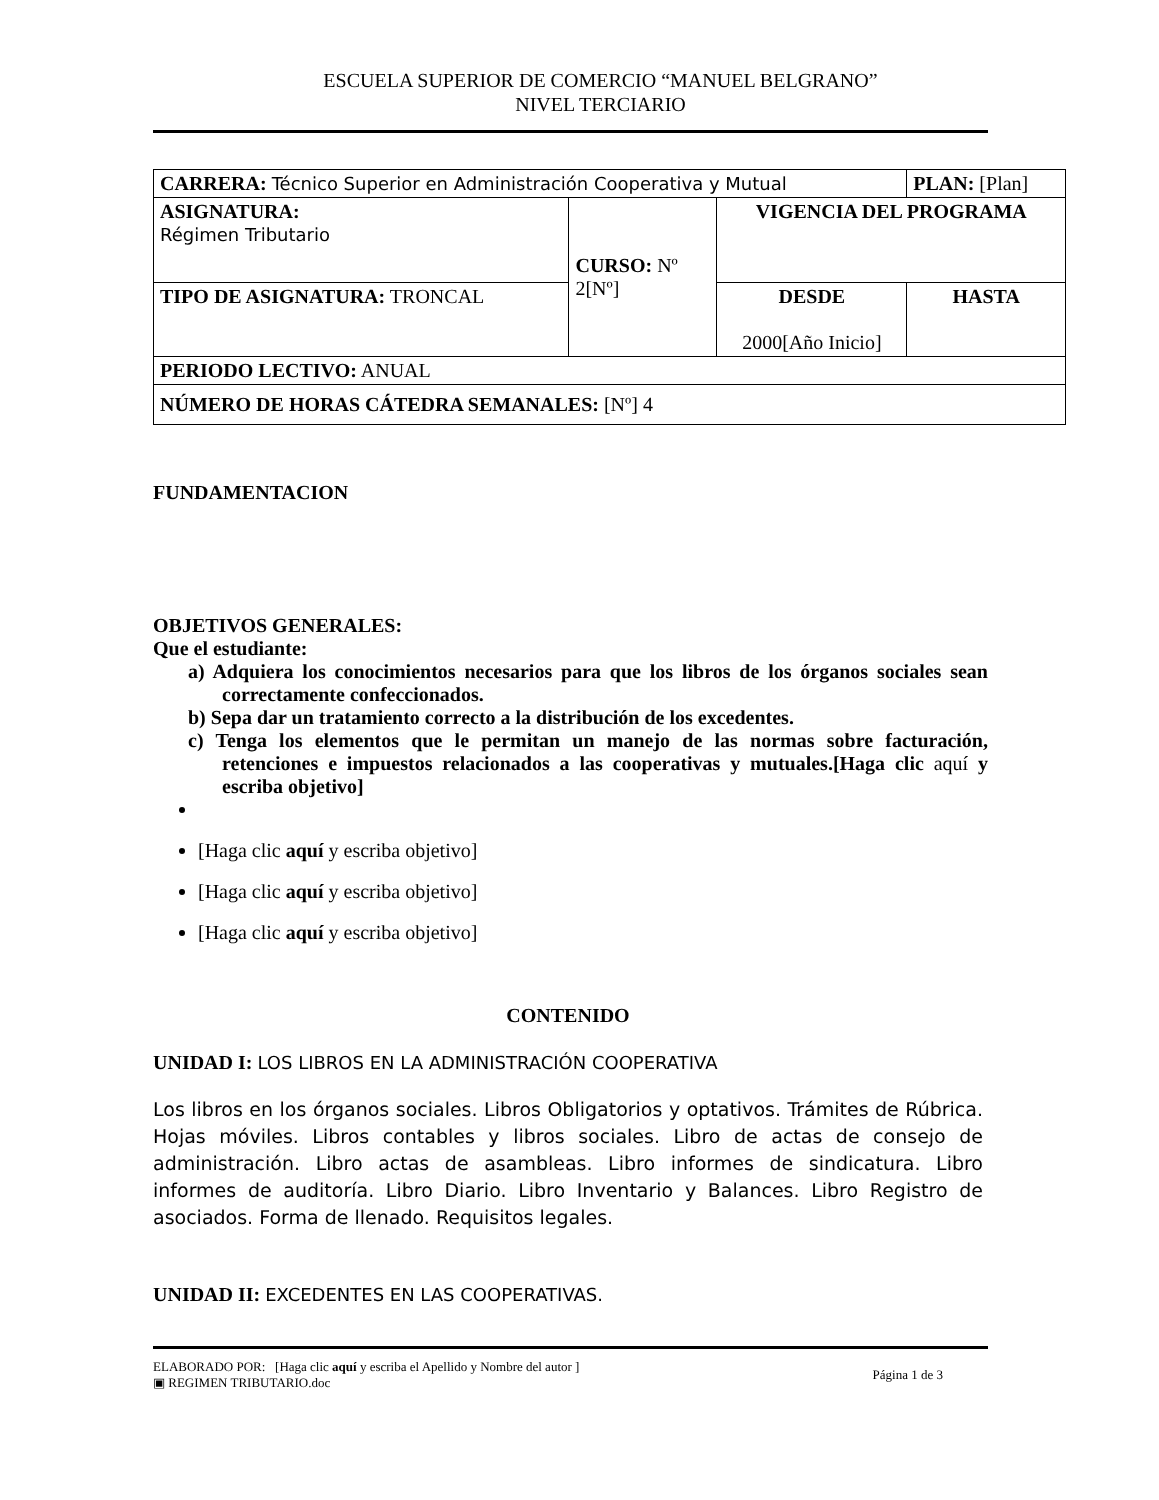ESCUELA SUPERIOR DE COMERCIO “MANUEL BELGRANO”
NIVEL TERCIARIO
| CARRERA: Técnico Superior en Administración Cooperativa y Mutual | | | PLAN: [Plan] |
| ASIGNATURA: Régimen Tributario | CURSO: Nº 2[Nº] | VIGENCIA DEL PROGRAMA | |
| TIPO DE ASIGNATURA: TRONCAL | | DESDE 2000[Año Inicio] | HASTA |
| PERIODO LECTIVO: ANUAL | | | |
| NÚMERO DE HORAS CÁTEDRA SEMANALES: [Nº] 4 | | | |
FUNDAMENTACION
OBJETIVOS GENERALES:
Que el estudiante:
a) Adquiera los conocimientos necesarios para que los libros de los órganos sociales sean correctamente confeccionados.
b) Sepa dar un tratamiento correcto a la distribución de los excedentes.
c) Tenga los elementos que le permitan un manejo de las normas sobre facturación, retenciones e impuestos relacionados a las cooperativas y mutuales.[Haga clic aquí y escriba objetivo]
[Haga clic aquí y escriba objetivo]
[Haga clic aquí y escriba objetivo]
[Haga clic aquí y escriba objetivo]
CONTENIDO
UNIDAD I: LOS LIBROS EN LA ADMINISTRACIÓN COOPERATIVA
Los libros en los órganos sociales. Libros Obligatorios y optativos. Trámites de Rúbrica. Hojas móviles. Libros contables y libros sociales. Libro de actas de consejo de administración. Libro actas de asambleas. Libro informes de sindicatura. Libro informes de auditoría. Libro Diario. Libro Inventario y Balances. Libro Registro de asociados. Forma de llenado. Requisitos legales.
UNIDAD II: EXCEDENTES EN LAS COOPERATIVAS.
ELABORADO POR: [Haga clic aquí y escriba el Apellido y Nombre del autor ]
▣ REGIMEN TRIBUTARIO.doc
Página 1 de 3